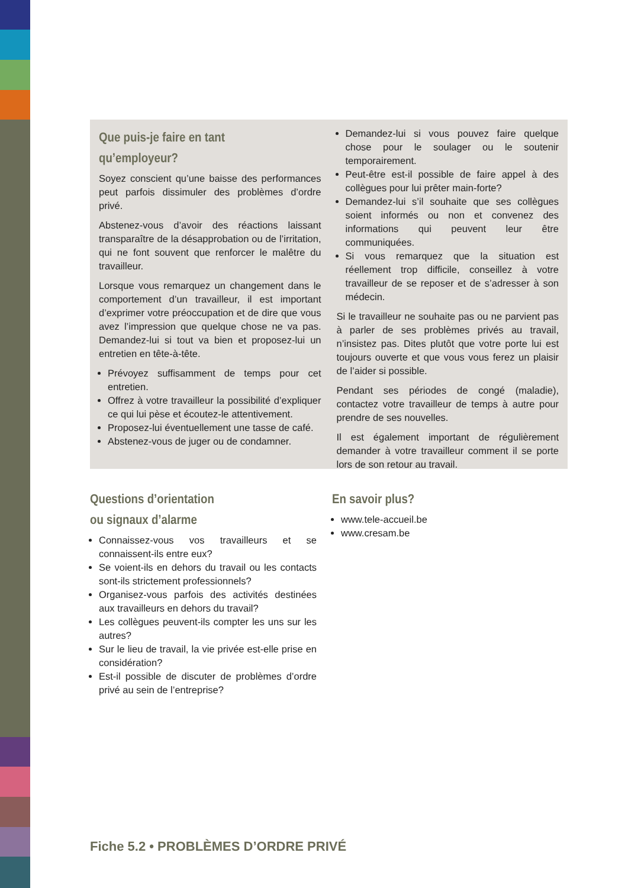Que puis-je faire en tant qu’employeur?
Soyez conscient qu’une baisse des performances peut parfois dissimuler des problèmes d’ordre privé.
Abstenez-vous d’avoir des réactions laissant transparaître de la désapprobation ou de l’irritation, qui ne font souvent que renforcer le malêtre du travailleur.
Lorsque vous remarquez un changement dans le comportement d’un travailleur, il est important d’exprimer votre préoccupation et de dire que vous avez l’impression que quelque chose ne va pas. Demandez-lui si tout va bien et proposez-lui un entretien en tête-à-tête.
Prévoyez suffisamment de temps pour cet entretien.
Offrez à votre travailleur la possibilité d’expliquer ce qui lui pèse et écoutez-le attentivement.
Proposez-lui éventuellement une tasse de café.
Abstenez-vous de juger ou de condamner.
Demandez-lui si vous pouvez faire quelque chose pour le soulager ou le soutenir temporairement.
Peut-être est-il possible de faire appel à des collègues pour lui prêter main-forte?
Demandez-lui s’il souhaite que ses collègues soient informés ou non et convenez des informations qui peuvent leur être communiquées.
Si vous remarquez que la situation est réellement trop difficile, conseillez à votre travailleur de se reposer et de s’adresser à son médecin.
Si le travailleur ne souhaite pas ou ne parvient pas à parler de ses problèmes privés au travail, n’insistez pas. Dites plutôt que votre porte lui est toujours ouverte et que vous vous ferez un plaisir de l’aider si possible.
Pendant ses périodes de congé (maladie), contactez votre travailleur de temps à autre pour prendre de ses nouvelles.
Il est également important de régulièrement demander à votre travailleur comment il se porte lors de son retour au travail.
Questions d’orientation
ou signaux d’alarme
Connaissez-vous vos travailleurs et se connaissent-ils entre eux?
Se voient-ils en dehors du travail ou les contacts sont-ils strictement professionnels?
Organisez-vous parfois des activités destinées aux travailleurs en dehors du travail?
Les collègues peuvent-ils compter les uns sur les autres?
Sur le lieu de travail, la vie privée est-elle prise en considération?
Est-il possible de discuter de problèmes d’ordre privé au sein de l’entreprise?
En savoir plus?
www.tele-accueil.be
www.cresam.be
Fiche 5.2 • PROBLÈMES D’ORDRE PRIVÉ